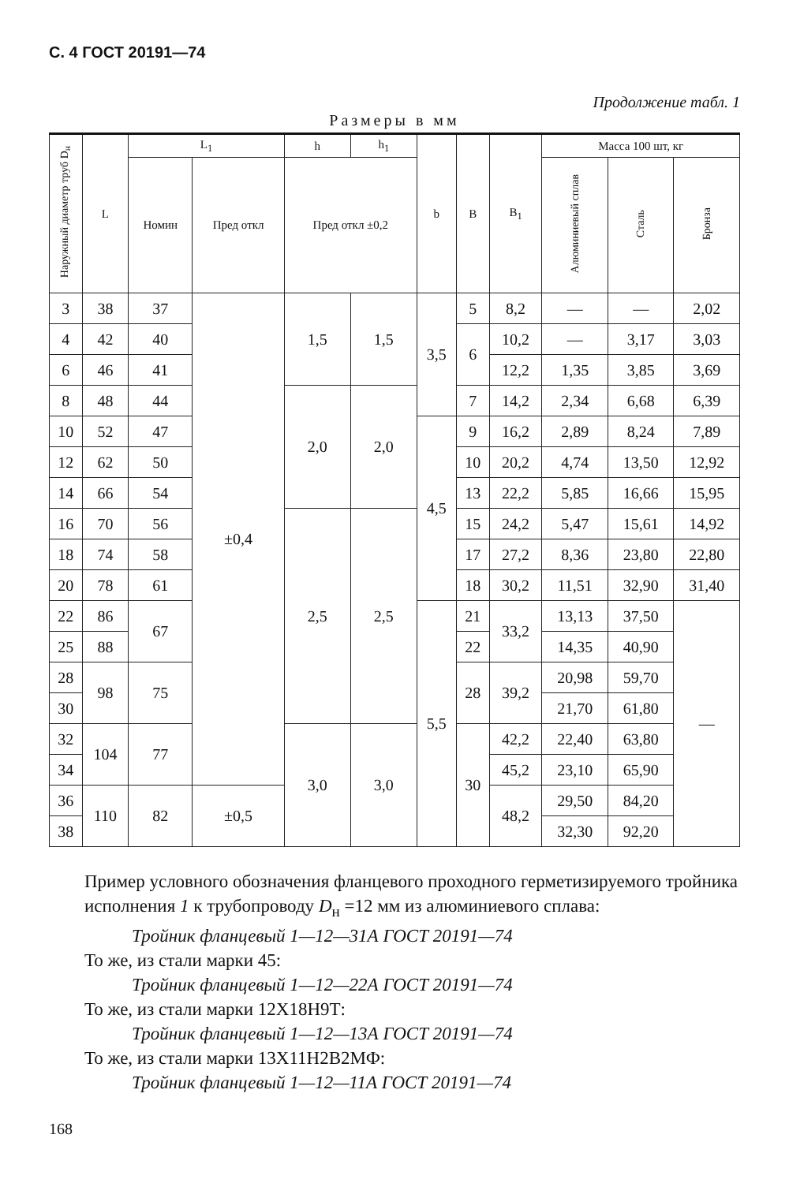С. 4 ГОСТ 20191—74
Продолжение табл. 1
Размеры в мм
| Наружный диаметр труб D<sub>н</sub> | L | L<sub>1</sub> | | h | h<sub>1</sub> | b | B | B<sub>1</sub> | Масса 100 шт, кг | | |
| --- | --- | --- | --- | --- | --- | --- | --- | --- | --- | --- | --- |
| | | Номин | Пред откл | Пред откл ±0,2 | | | | | Алюминиевый сплав | Сталь | Бронза |
| 3 | 38 | 37 | ±0,4 | 1,5 | 1,5 | 3,5 | 5 | 8,2 | — | — | 2,02 |
| 4 | 42 | 40 | | | | | 6 | 10,2 | — | 3,17 | 3,03 |
| 6 | 46 | 41 | | | | | | 12,2 | 1,35 | 3,85 | 3,69 |
| 8 | 48 | 44 | | 2,0 | 2,0 | | 7 | 14,2 | 2,34 | 6,68 | 6,39 |
| 10 | 52 | 47 | | | | 4,5 | 9 | 16,2 | 2,89 | 8,24 | 7,89 |
| 12 | 62 | 50 | | | | | 10 | 20,2 | 4,74 | 13,50 | 12,92 |
| 14 | 66 | 54 | | | | | 13 | 22,2 | 5,85 | 16,66 | 15,95 |
| 16 | 70 | 56 | | 2,5 | 2,5 | | 15 | 24,2 | 5,47 | 15,61 | 14,92 |
| 18 | 74 | 58 | | | | | 17 | 27,2 | 8,36 | 23,80 | 22,80 |
| 20 | 78 | 61 | | | | | 18 | 30,2 | 11,51 | 32,90 | 31,40 |
| 22 | 86 | 67 | | | | 5,5 | 21 | 33,2 | 13,13 | 37,50 | — |
| 25 | 88 | | | | | | 22 | | 14,35 | 40,90 | |
| 28 | 98 | 75 | | | | | 28 | 39,2 | 20,98 | 59,70 | |
| 30 | | | | | | | | | 21,70 | 61,80 | |
| 32 | 104 | 77 | | 3,0 | 3,0 | | 30 | 42,2 | 22,40 | 63,80 | |
| 34 | | | | | | | | 45,2 | 23,10 | 65,90 | |
| 36 | 110 | 82 | ±0,5 | | | | | 48,2 | 29,50 | 84,20 | |
| 38 | | | | | | | | | 32,30 | 92,20 | |
Пример условного обозначения фланцевого проходного герметизируемого тройника исполнения 1 к трубопроводу D<sub>н</sub> =12 мм из алюминиевого сплава:
Тройник фланцевый 1—12—31А ГОСТ 20191—74
То же, из стали марки 45:
Тройник фланцевый 1—12—22А ГОСТ 20191—74
То же, из стали марки 12Х18Н9Т:
Тройник фланцевый 1—12—13А ГОСТ 20191—74
То же, из стали марки 13Х11Н2В2МФ:
Тройник фланцевый 1—12—11А ГОСТ 20191—74
168